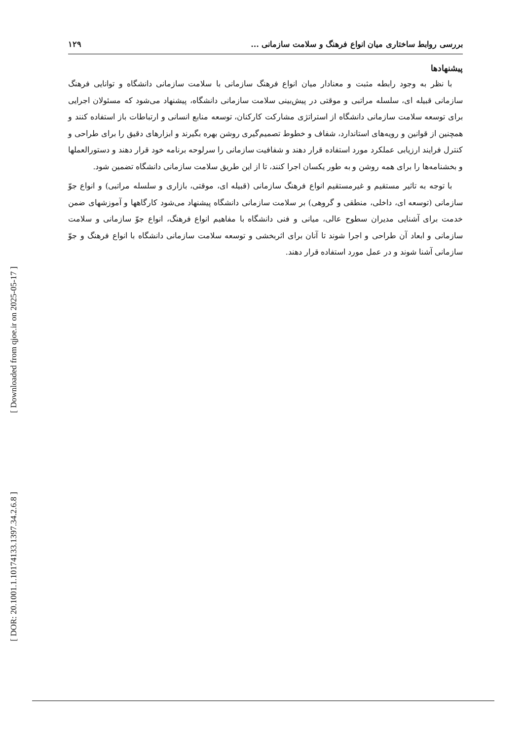[ Downloaded from qjoe.ir on 2025-05-17 ]
[ DOR: 20.1001.1.10174133.1397.34.2.6.8 ]
بررسی روابط ساختاری میان انواع فرهنگ و سلامت سازمانی ... ۱۲۹
پیشنهادها
با نظر به وجود رابطه مثبت و معنادار میان انواع فرهنگ سازمانی با سلامت سازمانی دانشگاه و توانایی فرهنگ سازمانی قبیله ای، سلسله مراتبی و موقتی در پیش‌بینی سلامت سازمانی دانشگاه، پیشنهاد می‌شود که مسئولان اجرایی برای توسعه سلامت سازمانی دانشگاه از استراتژی مشارکت کارکنان، توسعه منابع انسانی و ارتباطات باز استفاده کنند و همچنین از قوانین و رویه‌های استاندارد، شفاف و خطوط تصمیم‌گیری روشن بهره بگیرند و ابزارهای دقیق را برای طراحی و کنترل فرایند ارزیابی عملکرد مورد استفاده قرار دهند و شفافیت سازمانی را سرلوحه برنامه خود قرار دهند و دستورالعملها و بخشنامه‌ها را برای همه روشن و به طور یکسان اجرا کنند، تا از این طریق سلامت سازمانی دانشگاه تضمین شود.
با توجه به تاثیر مستقیم و غیرمستقیم انواع فرهنگ سازمانی (قبیله ای، موقتی، بازاری و سلسله مراتبی) و انواع جوّ سازمانی (توسعه ای، داخلی، منطقی و گروهی) بر سلامت سازمانی دانشگاه پیشنهاد می‌شود کارگاهها و آموزشهای ضمن خدمت برای آشنایی مدیران سطوح عالی، میانی و فنی دانشگاه با مفاهیم انواع فرهنگ، انواع جوّ سازمانی و سلامت سازمانی و ابعاد آن طراحی و اجرا شوند تا آنان برای اثربخشی و توسعه سلامت سازمانی دانشگاه با انواع فرهنگ و جوّ سازمانی آشنا شوند و در عمل مورد استفاده قرار دهند.